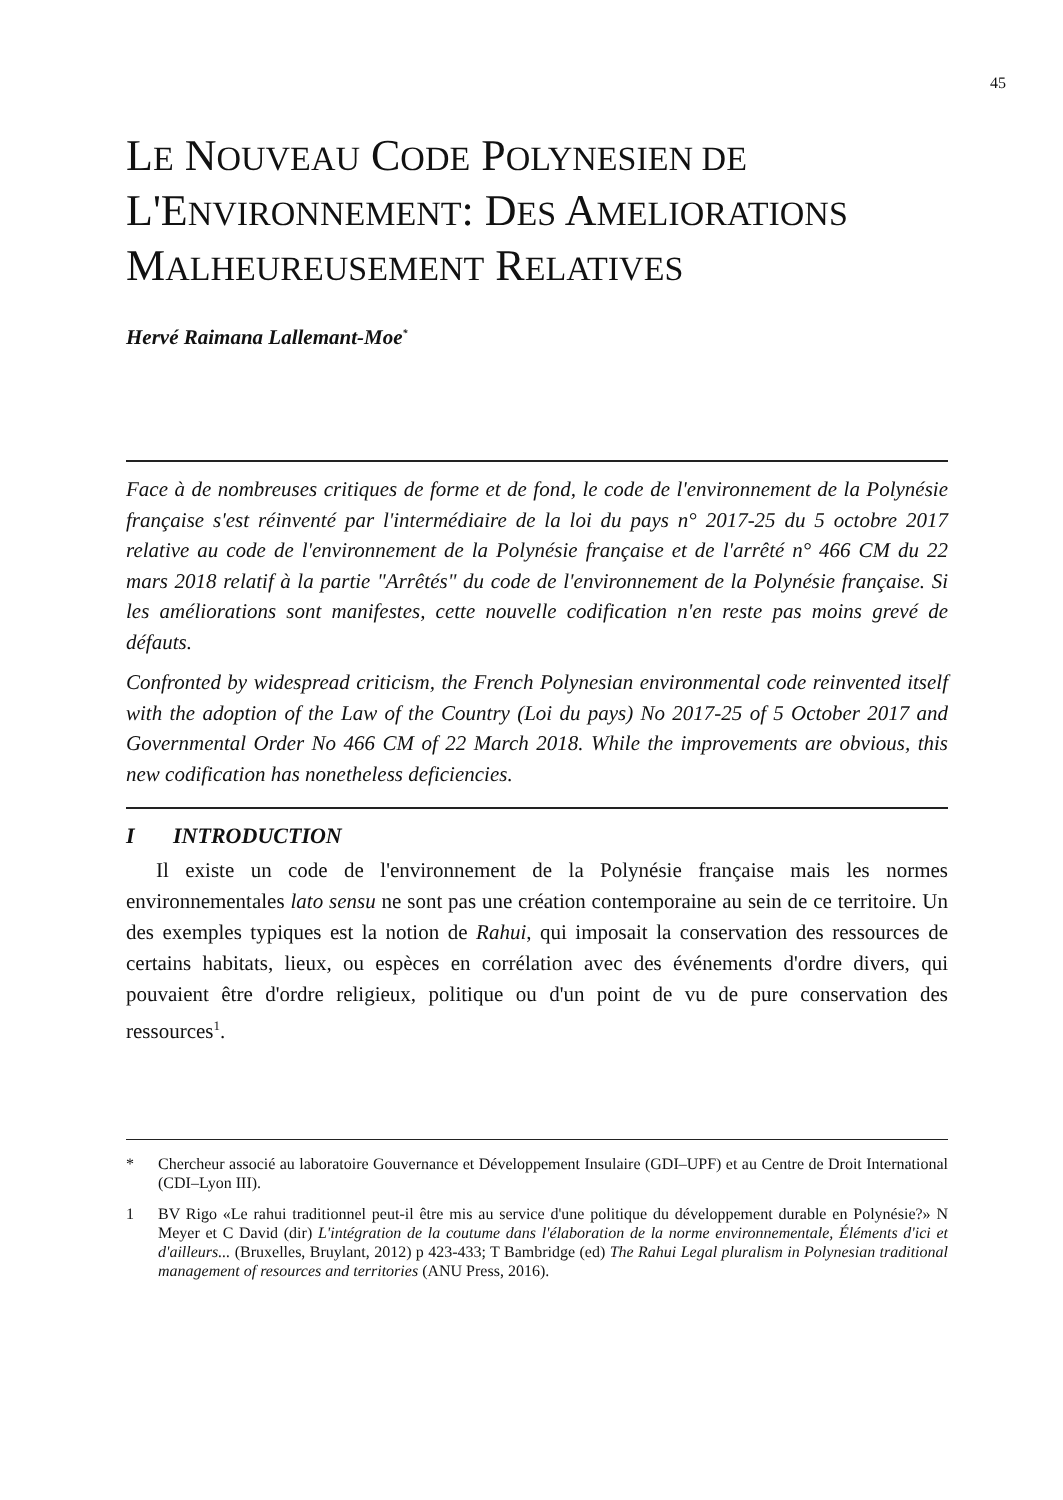45
LE NOUVEAU CODE POLYNESIEN DE L'ENVIRONNEMENT: DES AMELIORATIONS MALHEUREUSEMENT RELATIVES
Hervé Raimana Lallemant-Moe<sup>*</sup>
Face à de nombreuses critiques de forme et de fond, le code de l'environnement de la Polynésie française s'est réinventé par l'intermédiaire de la loi du pays n° 2017-25 du 5 octobre 2017 relative au code de l'environnement de la Polynésie française et de l'arrêté n° 466 CM du 22 mars 2018 relatif à la partie "Arrêtés" du code de l'environnement de la Polynésie française. Si les améliorations sont manifestes, cette nouvelle codification n'en reste pas moins grevé de défauts.
Confronted by widespread criticism, the French Polynesian environmental code reinvented itself with the adoption of the Law of the Country (Loi du pays) No 2017-25 of 5 October 2017 and Governmental Order No 466 CM of 22 March 2018. While the improvements are obvious, this new codification has nonetheless deficiencies.
I INTRODUCTION
Il existe un code de l'environnement de la Polynésie française mais les normes environnementales lato sensu ne sont pas une création contemporaine au sein de ce territoire. Un des exemples typiques est la notion de Rahui, qui imposait la conservation des ressources de certains habitats, lieux, ou espèces en corrélation avec des événements d'ordre divers, qui pouvaient être d'ordre religieux, politique ou d'un point de vu de pure conservation des ressources<sup>1</sup>.
* Chercheur associé au laboratoire Gouvernance et Développement Insulaire (GDI–UPF) et au Centre de Droit International (CDI–Lyon III).
1 BV Rigo «Le rahui traditionnel peut-il être mis au service d'une politique du développement durable en Polynésie?» N Meyer et C David (dir) L'intégration de la coutume dans l'élaboration de la norme environnementale, Éléments d'ici et d'ailleurs... (Bruxelles, Bruylant, 2012) p 423-433; T Bambridge (ed) The Rahui Legal pluralism in Polynesian traditional management of resources and territories (ANU Press, 2016).